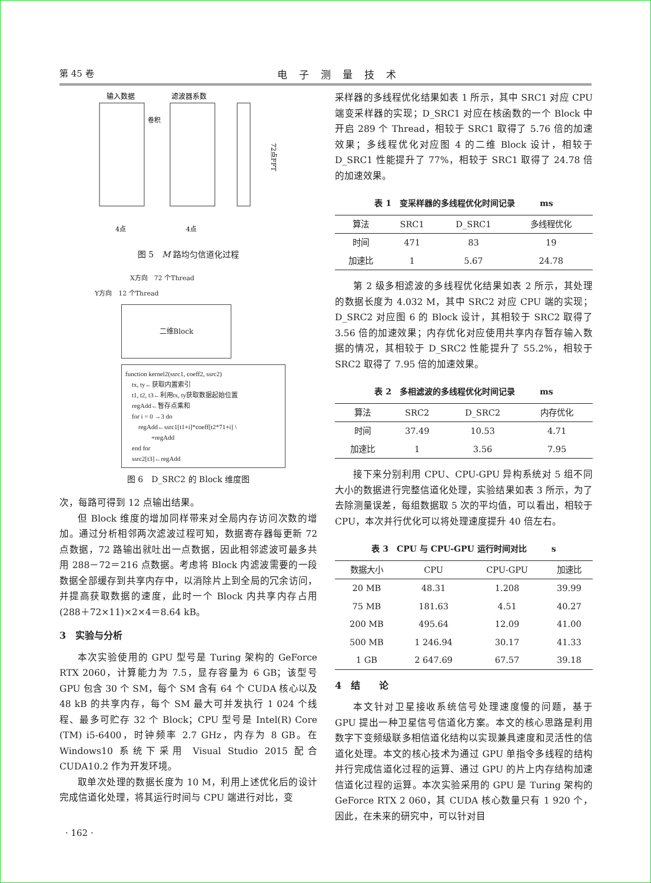第 45 卷 电子测量技术
输入数据
滤波器系数
卷积
72点FFT
4点
4点
图 5　M 路均匀信道化过程
X方向　72 个Thread
Y方向　12 个Thread
二维Block
function kernel2(ssrc1, coeff2, ssrc2)
 tx, ty←获取内置索引
 t1, t2, t3←利用tx, ty获取数据起始位置
 regAdd←暂存点乘和
 for i = 0 →3 do
  regAdd←ssrc1[t1+i]*coeff[t2*71+i] \
    +regAdd
 end for
 ssrc2[t3]←regAdd
图 6　D_SRC2 的 Block 维度图
次，每路可得到 12 点输出结果。
但 Block 维度的增加同样带来对全局内存访问次数的增加。通过分析相邻两次滤波过程可知，数据寄存器每更新 72 点数据，72 路输出就吐出一点数据，因此相邻滤波可最多共用 288－72＝216 点数据。考虑将 Block 内滤波需要的一段数据全部缓存到共享内存中，以消除片上到全局的冗余访问，并提高获取数据的速度，此时一个 Block 内共享内存占用(288＋72×11)×2×4＝8.64 kB。
3　实验与分析
本次实验使用的 GPU 型号是 Turing 架构的 GeForce RTX 2060，计算能力为 7.5，显存容量为 6 GB；该型号 GPU 包含 30 个 SM，每个 SM 含有 64 个 CUDA 核心以及 48 kB 的共享内存，每个 SM 最大可并发执行 1 024 个线程、最多可贮存 32 个 Block；CPU 型号是 Intel(R) Core (TM) i5-6400，时钟频率 2.7 GHz，内存为 8 GB。在 Windows10 系统下采用 Visual Studio 2015 配合 CUDA10.2 作为开发环境。
取单次处理的数据长度为 10 M，利用上述优化后的设计完成信道化处理，将其运行时间与 CPU 端进行对比，变
采样器的多线程优化结果如表 1 所示，其中 SRC1 对应 CPU 端变采样器的实现；D_SRC1 对应在核函数的一个 Block 中开启 289 个 Thread，相较于 SRC1 取得了 5.76 倍的加速效果；多线程优化对应图 4 的二维 Block 设计，相较于 D_SRC1 性能提升了 77%，相较于 SRC1 取得了 24.78 倍的加速效果。
表 1　变采样器的多线程优化时间记录　　　ms
| 算法 | SRC1 | D_SRC1 | 多线程优化 |
| --- | --- | --- | --- |
| 时间 | 471 | 83 | 19 |
| 加速比 | 1 | 5.67 | 24.78 |
第 2 级多相滤波的多线程优化结果如表 2 所示，其处理的数据长度为 4.032 M，其中 SRC2 对应 CPU 端的实现；D_SRC2 对应图 6 的 Block 设计，其相较于 SRC2 取得了 3.56 倍的加速效果；内存优化对应使用共享内存暂存输入数据的情况，其相较于 D_SRC2 性能提升了 55.2%，相较于 SRC2 取得了 7.95 倍的加速效果。
表 2　多相滤波的多线程优化时间记录　　　ms
| 算法 | SRC2 | D_SRC2 | 内存优化 |
| --- | --- | --- | --- |
| 时间 | 37.49 | 10.53 | 4.71 |
| 加速比 | 1 | 3.56 | 7.95 |
接下来分别利用 CPU、CPU-GPU 异构系统对 5 组不同大小的数据进行完整信道化处理，实验结果如表 3 所示，为了去除测量误差，每组数据取 5 次的平均值，可以看出，相较于 CPU，本次并行优化可以将处理速度提升 40 倍左右。
表 3　CPU 与 CPU-GPU 运行时间对比　　　s
| 数据大小 | CPU | CPU-GPU | 加速比 |
| --- | --- | --- | --- |
| 20 MB | 48.31 | 1.208 | 39.99 |
| 75 MB | 181.63 | 4.51 | 40.27 |
| 200 MB | 495.64 | 12.09 | 41.00 |
| 500 MB | 1 246.94 | 30.17 | 41.33 |
| 1 GB | 2 647.69 | 67.57 | 39.18 |
4　结　　论
本文针对卫星接收系统信号处理速度慢的问题，基于 GPU 提出一种卫星信号信道化方案。本文的核心思路是利用数字下变频级联多相信道化结构以实现兼具速度和灵活性的信道化处理。本文的核心技术为通过 GPU 单指令多线程的结构并行完成信道化过程的运算、通过 GPU 的片上内存结构加速信道化过程的运算。本次实验采用的 GPU 是 Turing 架构的 GeForce RTX 2 060，其 CUDA 核心数量只有 1 920 个，因此，在未来的研究中，可以针对目
· 162 ·